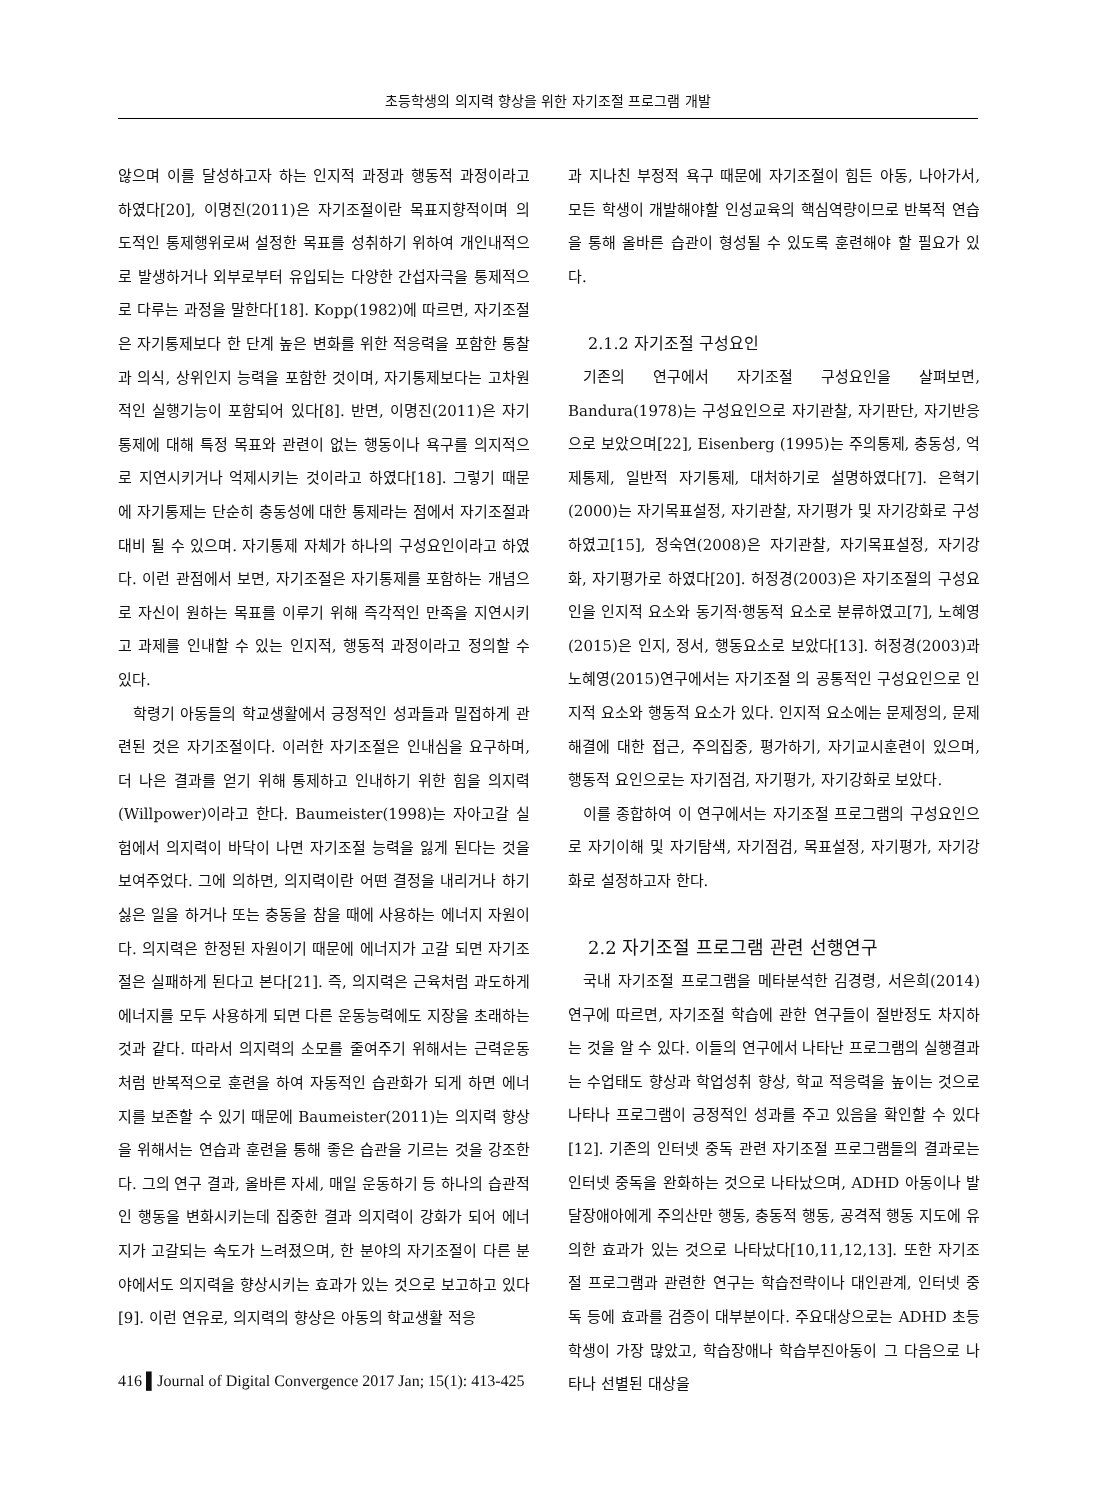초등학생의 의지력 향상을 위한 자기조절 프로그램 개발
않으며 이를 달성하고자 하는 인지적 과정과 행동적 과정이라고 하였다[20], 이명진(2011)은 자기조절이란 목표지향적이며 의도적인 통제행위로써 설정한 목표를 성취하기 위하여 개인내적으로 발생하거나 외부로부터 유입되는 다양한 간섭자극을 통제적으로 다루는 과정을 말한다[18]. Kopp(1982)에 따르면, 자기조절은 자기통제보다 한 단계 높은 변화를 위한 적응력을 포함한 통찰과 의식, 상위인지 능력을 포함한 것이며, 자기통제보다는 고차원적인 실행기능이 포함되어 있다[8]. 반면, 이명진(2011)은 자기통제에 대해 특정 목표와 관련이 없는 행동이나 욕구를 의지적으로 지연시키거나 억제시키는 것이라고 하였다[18]. 그렇기 때문에 자기통제는 단순히 충동성에 대한 통제라는 점에서 자기조절과 대비 될 수 있으며. 자기통제 자체가 하나의 구성요인이라고 하였다. 이런 관점에서 보면, 자기조절은 자기통제를 포함하는 개념으로 자신이 원하는 목표를 이루기 위해 즉각적인 만족을 지연시키고 과제를 인내할 수 있는 인지적, 행동적 과정이라고 정의할 수 있다.
학령기 아동들의 학교생활에서 긍정적인 성과들과 밀접하게 관련된 것은 자기조절이다. 이러한 자기조절은 인내심을 요구하며, 더 나은 결과를 얻기 위해 통제하고 인내하기 위한 힘을 의지력(Willpower)이라고 한다. Baumeister(1998)는 자아고갈 실험에서 의지력이 바닥이 나면 자기조절 능력을 잃게 된다는 것을 보여주었다. 그에 의하면, 의지력이란 어떤 결정을 내리거나 하기 싫은 일을 하거나 또는 충동을 참을 때에 사용하는 에너지 자원이다. 의지력은 한정된 자원이기 때문에 에너지가 고갈 되면 자기조절은 실패하게 된다고 본다[21]. 즉, 의지력은 근육처럼 과도하게 에너지를 모두 사용하게 되면 다른 운동능력에도 지장을 초래하는 것과 같다. 따라서 의지력의 소모를 줄여주기 위해서는 근력운동처럼 반복적으로 훈련을 하여 자동적인 습관화가 되게 하면 에너지를 보존할 수 있기 때문에 Baumeister(2011)는 의지력 향상을 위해서는 연습과 훈련을 통해 좋은 습관을 기르는 것을 강조한다. 그의 연구 결과, 올바른 자세, 매일 운동하기 등 하나의 습관적인 행동을 변화시키는데 집중한 결과 의지력이 강화가 되어 에너지가 고갈되는 속도가 느려졌으며, 한 분야의 자기조절이 다른 분야에서도 의지력을 향상시키는 효과가 있는 것으로 보고하고 있다[9]. 이런 연유로, 의지력의 향상은 아동의 학교생활 적응
과 지나친 부정적 욕구 때문에 자기조절이 힘든 아동, 나아가서, 모든 학생이 개발해야할 인성교육의 핵심역량이므로 반복적 연습을 통해 올바른 습관이 형성될 수 있도록 훈련해야 할 필요가 있다.
2.1.2 자기조절 구성요인
기존의 연구에서 자기조절 구성요인을 살펴보면, Bandura(1978)는 구성요인으로 자기관찰, 자기판단, 자기반응으로 보았으며[22], Eisenberg (1995)는 주의통제, 충동성, 억제통제, 일반적 자기통제, 대처하기로 설명하였다[7]. 은혁기(2000)는 자기목표설정, 자기관찰, 자기평가 및 자기강화로 구성하였고[15], 정숙연(2008)은 자기관찰, 자기목표설정, 자기강화, 자기평가로 하였다[20]. 허정경(2003)은 자기조절의 구성요인을 인지적 요소와 동기적·행동적 요소로 분류하였고[7], 노혜영(2015)은 인지, 정서, 행동요소로 보았다[13]. 허정경(2003)과 노혜영(2015)연구에서는 자기조절 의 공통적인 구성요인으로 인지적 요소와 행동적 요소가 있다. 인지적 요소에는 문제정의, 문제해결에 대한 접근, 주의집중, 평가하기, 자기교시훈련이 있으며, 행동적 요인으로는 자기점검, 자기평가, 자기강화로 보았다.
이를 종합하여 이 연구에서는 자기조절 프로그램의 구성요인으로 자기이해 및 자기탐색, 자기점검, 목표설정, 자기평가, 자기강화로 설정하고자 한다.
2.2 자기조절 프로그램 관련 선행연구
국내 자기조절 프로그램을 메타분석한 김경령, 서은희(2014)연구에 따르면, 자기조절 학습에 관한 연구들이 절반정도 차지하는 것을 알 수 있다. 이들의 연구에서 나타난 프로그램의 실행결과는 수업태도 향상과 학업성취 향상, 학교 적응력을 높이는 것으로 나타나 프로그램이 긍정적인 성과를 주고 있음을 확인할 수 있다[12]. 기존의 인터넷 중독 관련 자기조절 프로그램들의 결과로는 인터넷 중독을 완화하는 것으로 나타났으며, ADHD 아동이나 발달장애아에게 주의산만 행동, 충동적 행동, 공격적 행동 지도에 유의한 효과가 있는 것으로 나타났다[10,11,12,13]. 또한 자기조절 프로그램과 관련한 연구는 학습전략이나 대인관계, 인터넷 중독 등에 효과를 검증이 대부분이다. 주요대상으로는 ADHD 초등학생이 가장 많았고, 학습장애나 학습부진아동이 그 다음으로 나타나 선별된 대상을
416 ▌Journal of Digital Convergence 2017 Jan; 15(1): 413-425